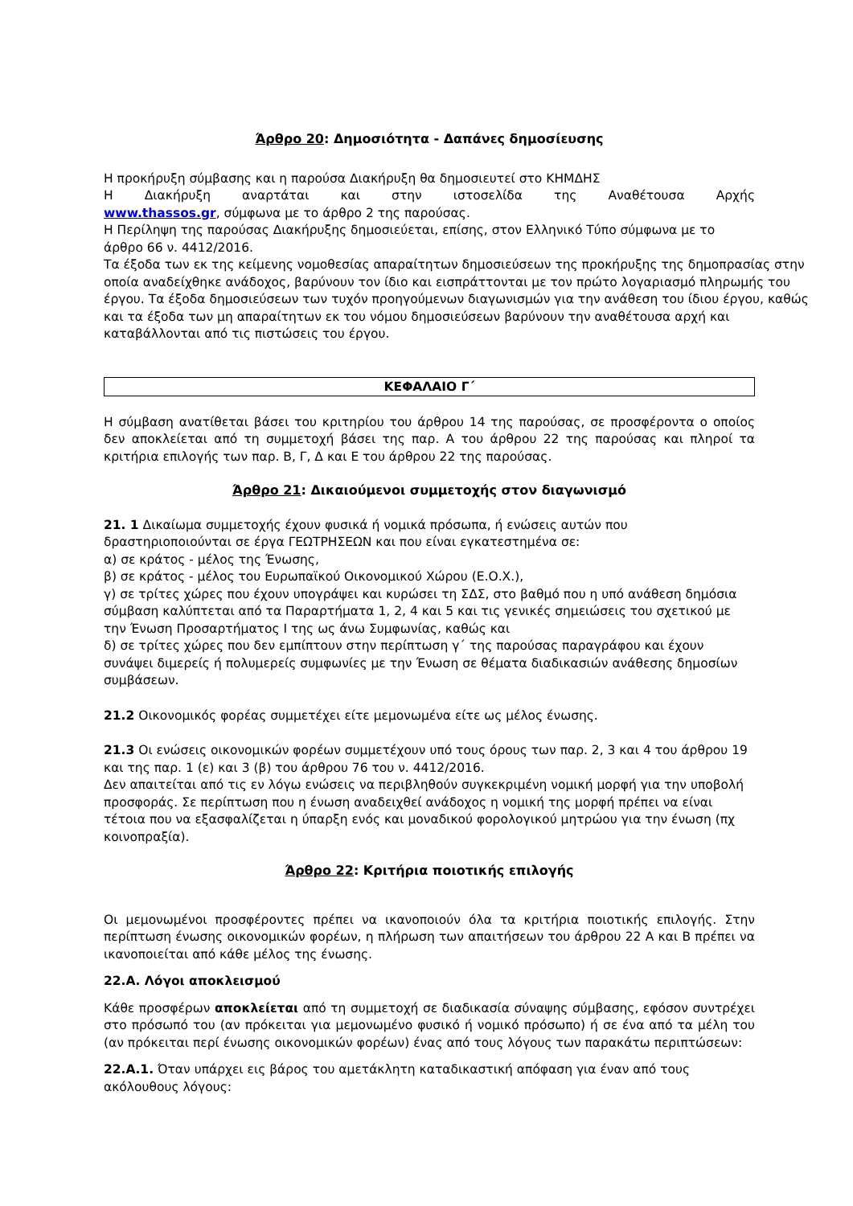Άρθρο 20: Δημοσιότητα - Δαπάνες δημοσίευσης
Η προκήρυξη σύμβασης και η παρούσα Διακήρυξη θα δημοσιευτεί στο ΚΗΜΔΗΣ
Η Διακήρυξη αναρτάται και στην ιστοσελίδα της Αναθέτουσα Αρχής
www.thassos.gr, σύμφωνα με το άρθρο 2 της παρούσας.
Η Περίληψη της παρούσας Διακήρυξης δημοσιεύεται, επίσης, στον Ελληνικό Τύπο σύμφωνα με το άρθρο 66 ν. 4412/2016.
Τα έξοδα των εκ της κείμενης νομοθεσίας απαραίτητων δημοσιεύσεων της προκήρυξης της δημοπρασίας στην οποία αναδείχθηκε ανάδοχος, βαρύνουν τον ίδιο και εισπράττονται με τον πρώτο λογαριασμό πληρωμής του έργου. Τα έξοδα δημοσιεύσεων των τυχόν προηγούμενων διαγωνισμών για την ανάθεση του ίδιου έργου, καθώς και τα έξοδα των μη απαραίτητων εκ του νόμου δημοσιεύσεων βαρύνουν την αναθέτουσα αρχή και καταβάλλονται από τις πιστώσεις του έργου.
ΚΕΦΑΛΑΙΟ Γ΄
Η σύμβαση ανατίθεται βάσει του κριτηρίου του άρθρου 14 της παρούσας, σε προσφέροντα ο οποίος δεν αποκλείεται από τη συμμετοχή βάσει της παρ. Α του άρθρου 22 της παρούσας και πληροί τα κριτήρια επιλογής των παρ. Β, Γ, Δ και Ε του άρθρου 22 της παρούσας.
Άρθρο 21: Δικαιούμενοι συμμετοχής στον διαγωνισμό
21. 1 Δικαίωμα συμμετοχής έχουν φυσικά ή νομικά πρόσωπα, ή ενώσεις αυτών που δραστηριοποιούνται σε έργα ΓΕΩΤΡΗΣΕΩΝ και που είναι εγκατεστημένα σε:
α) σε κράτος - μέλος της Ένωσης,
β) σε κράτος - μέλος του Ευρωπαϊκού Οικονομικού Χώρου (Ε.Ο.Χ.),
γ) σε τρίτες χώρες που έχουν υπογράψει και κυρώσει τη ΣΔΣ, στο βαθμό που η υπό ανάθεση δημόσια σύμβαση καλύπτεται από τα Παραρτήματα 1, 2, 4 και 5 και τις γενικές σημειώσεις του σχετικού με την Ένωση Προσαρτήματος Ι της ως άνω Συμφωνίας, καθώς και
δ) σε τρίτες χώρες που δεν εμπίπτουν στην περίπτωση γ΄ της παρούσας παραγράφου και έχουν συνάψει διμερείς ή πολυμερείς συμφωνίες με την Ένωση σε θέματα διαδικασιών ανάθεσης δημοσίων συμβάσεων.
21.2 Οικονομικός φορέας συμμετέχει είτε μεμονωμένα είτε ως μέλος ένωσης.
21.3 Οι ενώσεις οικονομικών φορέων συμμετέχουν υπό τους όρους των παρ. 2, 3 και 4 του άρθρου 19 και της παρ. 1 (ε) και 3 (β) του άρθρου 76 του ν. 4412/2016.
Δεν απαιτείται από τις εν λόγω ενώσεις να περιβληθούν συγκεκριμένη νομική μορφή για την υποβολή προσφοράς. Σε περίπτωση που η ένωση αναδειχθεί ανάδοχος η νομική της μορφή πρέπει να είναι τέτοια που να εξασφαλίζεται η ύπαρξη ενός και μοναδικού φορολογικού μητρώου για την ένωση (πχ κοινοπραξία).
Άρθρο 22: Κριτήρια ποιοτικής επιλογής
Οι μεμονωμένοι προσφέροντες πρέπει να ικανοποιούν όλα τα κριτήρια ποιοτικής επιλογής. Στην περίπτωση ένωσης οικονομικών φορέων, η πλήρωση των απαιτήσεων του άρθρου 22 Α και Β πρέπει να ικανοποιείται από κάθε μέλος της ένωσης.
22.Α. Λόγοι αποκλεισμού
Κάθε προσφέρων αποκλείεται από τη συμμετοχή σε διαδικασία σύναψης σύμβασης, εφόσον συντρέχει στο πρόσωπό του (αν πρόκειται για μεμονωμένο φυσικό ή νομικό πρόσωπο) ή σε ένα από τα μέλη του (αν πρόκειται περί ένωσης οικονομικών φορέων) ένας από τους λόγους των παρακάτω περιπτώσεων:
22.Α.1. Όταν υπάρχει εις βάρος του αμετάκλητη καταδικαστική απόφαση για έναν από τους ακόλουθους λόγους: